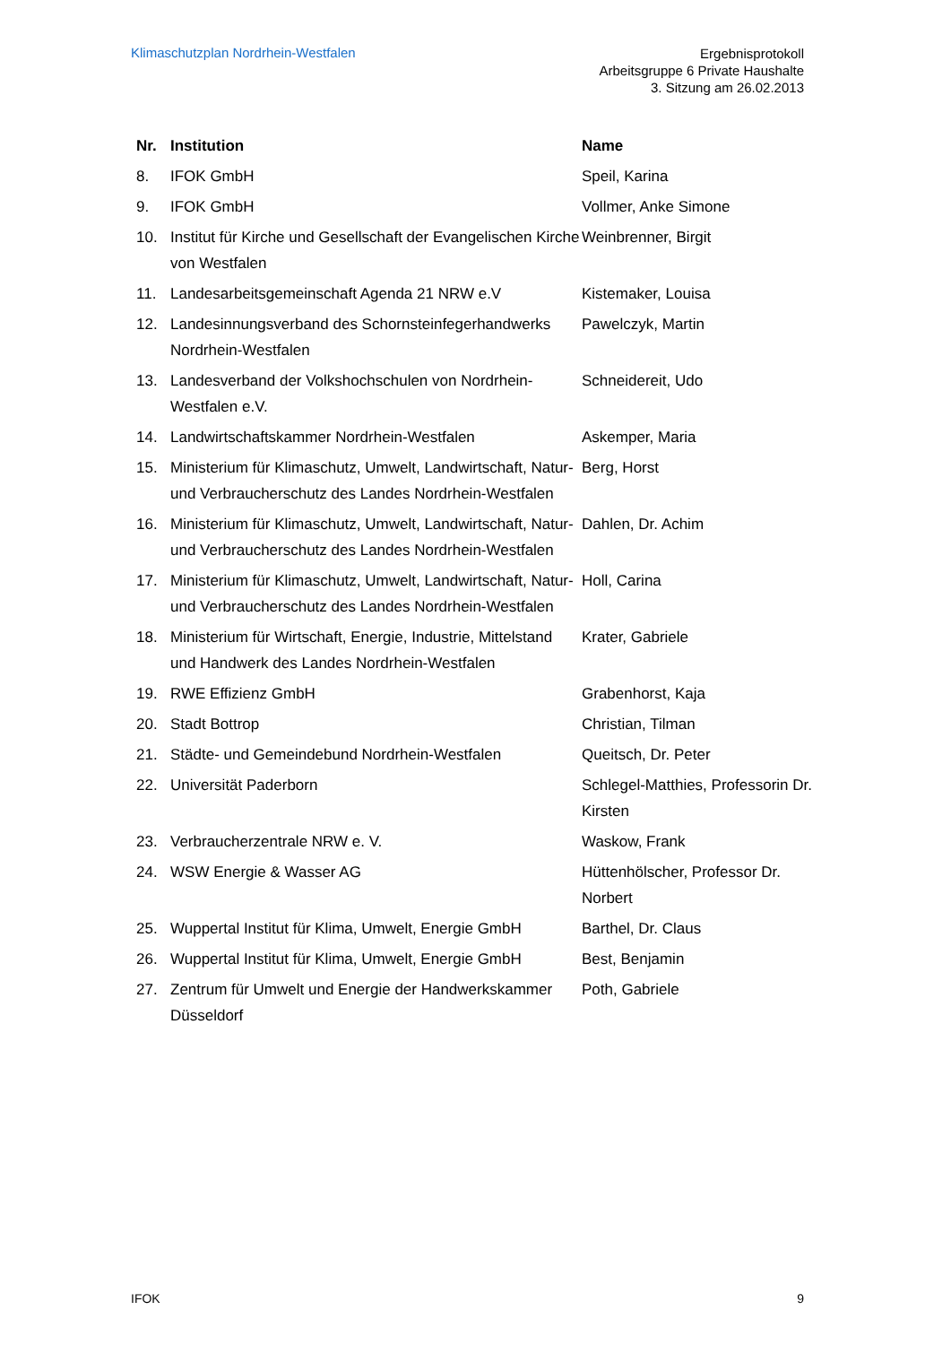Klimaschutzplan Nordrhein-Westfalen
Ergebnisprotokoll
Arbeitsgruppe 6 Private Haushalte
3. Sitzung am 26.02.2013
| Nr. | Institution | Name |
| --- | --- | --- |
| 8. | IFOK GmbH | Speil, Karina |
| 9. | IFOK GmbH | Vollmer, Anke Simone |
| 10. | Institut für Kirche und Gesellschaft der Evangelischen Kirche von Westfalen | Weinbrenner, Birgit |
| 11. | Landesarbeitsgemeinschaft Agenda 21 NRW e.V | Kistemaker, Louisa |
| 12. | Landesinnungsverband des Schornsteinfegerhandwerks Nordrhein-Westfalen | Pawelczyk, Martin |
| 13. | Landesverband der Volkshochschulen von Nordrhein-Westfalen e.V. | Schneidereit, Udo |
| 14. | Landwirtschaftskammer Nordrhein-Westfalen | Askemper, Maria |
| 15. | Ministerium für Klimaschutz, Umwelt, Landwirtschaft, Natur- und Verbraucherschutz des Landes Nordrhein-Westfalen | Berg, Horst |
| 16. | Ministerium für Klimaschutz, Umwelt, Landwirtschaft, Natur- und Verbraucherschutz des Landes Nordrhein-Westfalen | Dahlen, Dr. Achim |
| 17. | Ministerium für Klimaschutz, Umwelt, Landwirtschaft, Natur- und Verbraucherschutz des Landes Nordrhein-Westfalen | Holl, Carina |
| 18. | Ministerium für Wirtschaft, Energie, Industrie, Mittelstand und Handwerk des Landes Nordrhein-Westfalen | Krater, Gabriele |
| 19. | RWE Effizienz GmbH | Grabenhorst, Kaja |
| 20. | Stadt Bottrop | Christian, Tilman |
| 21. | Städte- und Gemeindebund Nordrhein-Westfalen | Queitsch, Dr. Peter |
| 22. | Universität Paderborn | Schlegel-Matthies, Professorin Dr. Kirsten |
| 23. | Verbraucherzentrale NRW e. V. | Waskow, Frank |
| 24. | WSW Energie & Wasser AG | Hüttenhölscher, Professor Dr. Norbert |
| 25. | Wuppertal Institut für Klima, Umwelt, Energie GmbH | Barthel, Dr. Claus |
| 26. | Wuppertal Institut für Klima, Umwelt, Energie GmbH | Best, Benjamin |
| 27. | Zentrum für Umwelt und Energie der Handwerkskammer Düsseldorf | Poth, Gabriele |
IFOK 9